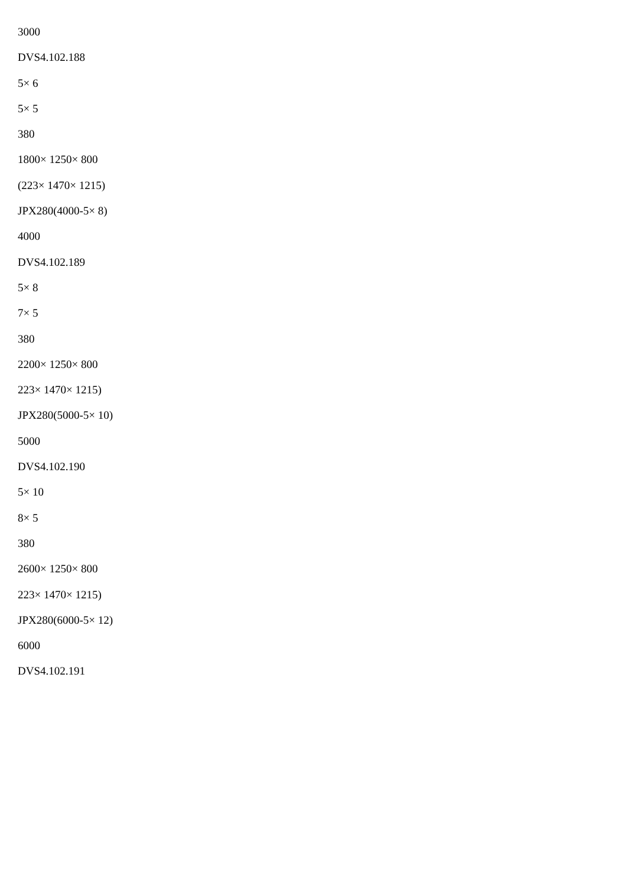3000
DVS4.102.188
5× 6
5× 5
380
1800× 1250× 800
(223× 1470× 1215)
JPX280(4000-5× 8)
4000
DVS4.102.189
5× 8
7× 5
380
2200× 1250× 800
223× 1470× 1215)
JPX280(5000-5× 10)
5000
DVS4.102.190
5× 10
8× 5
380
2600× 1250× 800
223× 1470× 1215)
JPX280(6000-5× 12)
6000
DVS4.102.191